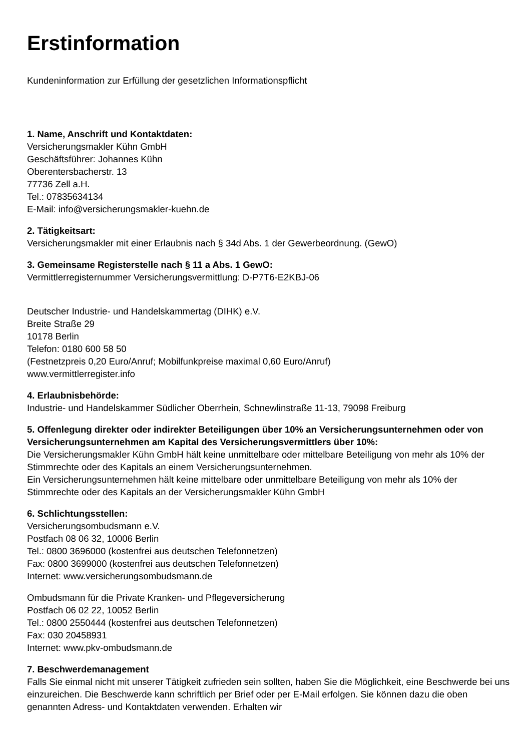Erstinformation
Kundeninformation zur Erfüllung der gesetzlichen Informationspflicht
1. Name, Anschrift und Kontaktdaten:
Versicherungsmakler Kühn GmbH
Geschäftsführer: Johannes Kühn
Oberentersbacherstr. 13
77736 Zell a.H.
Tel.: 07835634134
E-Mail: info@versicherungsmakler-kuehn.de
2. Tätigkeitsart:
Versicherungsmakler mit einer Erlaubnis nach § 34d Abs. 1 der Gewerbeordnung. (GewO)
3. Gemeinsame Registerstelle nach § 11 a Abs. 1 GewO:
Vermittlerregisternummer Versicherungsvermittlung: D-P7T6-E2KBJ-06
Deutscher Industrie- und Handelskammertag (DIHK) e.V.
Breite Straße 29
10178 Berlin
Telefon: 0180 600 58 50
(Festnetzpreis 0,20 Euro/Anruf; Mobilfunkpreise maximal 0,60 Euro/Anruf)
www.vermittlerregister.info
4. Erlaubnisbehörde:
Industrie- und Handelskammer Südlicher Oberrhein, Schnewlinstraße 11-13, 79098 Freiburg
5. Offenlegung direkter oder indirekter Beteiligungen über 10% an Versicherungsunternehmen oder von Versicherungsunternehmen am Kapital des Versicherungsvermittlers über 10%:
Die Versicherungsmakler Kühn GmbH hält keine unmittelbare oder mittelbare Beteiligung von mehr als 10% der Stimmrechte oder des Kapitals an einem Versicherungsunternehmen.
Ein Versicherungsunternehmen hält keine mittelbare oder unmittelbare Beteiligung von mehr als 10% der Stimmrechte oder des Kapitals an der Versicherungsmakler Kühn GmbH
6. Schlichtungsstellen:
Versicherungsombudsmann e.V.
Postfach 08 06 32, 10006 Berlin
Tel.: 0800 3696000 (kostenfrei aus deutschen Telefonnetzen)
Fax: 0800 3699000 (kostenfrei aus deutschen Telefonnetzen)
Internet: www.versicherungsombudsmann.de
Ombudsmann für die Private Kranken- und Pflegeversicherung
Postfach 06 02 22, 10052 Berlin
Tel.: 0800 2550444 (kostenfrei aus deutschen Telefonnetzen)
Fax: 030 20458931
Internet: www.pkv-ombudsmann.de
7. Beschwerdemanagement
Falls Sie einmal nicht mit unserer Tätigkeit zufrieden sein sollten, haben Sie die Möglichkeit, eine Beschwerde bei uns einzureichen. Die Beschwerde kann schriftlich per Brief oder per E-Mail erfolgen. Sie können dazu die oben genannten Adress- und Kontaktdaten verwenden. Erhalten wir